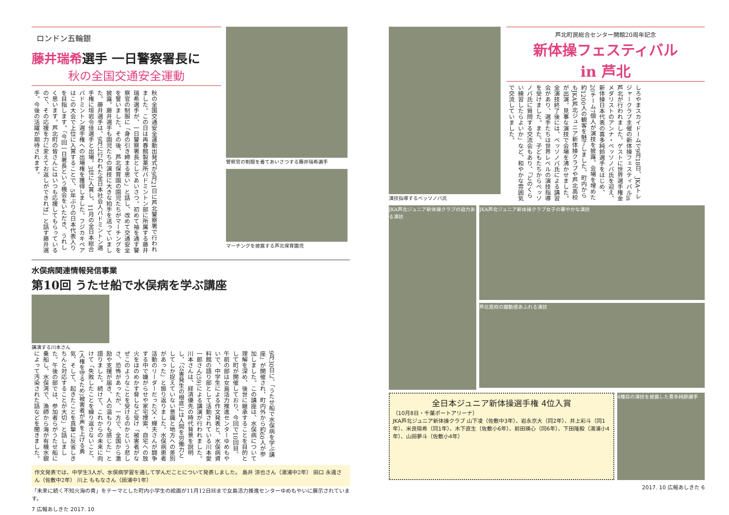ロンドン五輪銀
藤井瑞希選手 一日警察署長に
秋の全国交通安全運動
秋の全国交通安全運動出発式が9月21日に芦北警察署で行われました。この日は再春館製薬所バドミントン部に所属する藤井瑞希選手が、一日警察署長としてあいさつ。初めて袖を通す警察官の制服に「身の引き締まる思い」と話し、改めて交通安全を誓いました。その後、芦北保育園の園児たちがマーチングを披露。藤井選手も園児たちの演技に大きな拍手を送っていました。藤井選手は、9月に行われた全日本社会人バドミントン選手権に垣岩令佳選手と出場。3位に入賞し、11月の全日本総合バドミントン選手権への出場権を獲得しました。フジカキペアはこの大会で上位に入賞することで、5年ぶりの日本代表入りを目指します。「今回一日署長という機会をいただき、うれしく思います。芦北町の皆さんにはいつも応援してもらっているので、その応援を力に変えてお返しができれば」と話す藤井選手。今後の活躍が期待されます。
警察官の制服を着てあいさつする藤井瑞希選手
マーチングを披露する芦北保育園児
水俣病関連情報発信事業
第10回 うたせ船で水俣病を学ぶ講座
講演する川本さん
9月30日に、「うたせ船で水俣病を学ぶ講座」が開催され、町内外から約60人が参加しました。この講座は、水俣病について理解を深め、後世に継承することを目的として町が開催しており、今回で10回目。午前の部は女島活力推進センターゆめもやいで、中学生による作文発表と、水俣病資料館の語り部として活動されている川本愛一郎さん(59)による講演が行われました。川本さんは、経済優先の時代背景を説明し、「公害発生の根底には人間を労働力としてしか捉えていない意識と地方への差別があった」と振り返りました。水俣病患者活動のリーダーだった父・輝夫さんが闘争する中で嫌がらせや家宅捜索、自宅への放火をほのめかす脅しなど受け「被害者がなぜこのようなことを受けるのかという悲しさ、恐怖があったが、一方で、全国から激励や支援が届き、人の温もりも感じた」と語りました。続けて、これからの未来に向けて「失敗したことを繰り返さないこと、(人権を守るため)被害者が声を上げる勇気、そして、起きたことを真摯に反省しきちんと対応することが大切」と話しました。午後の部では、参加者らがうたせ船に乗船し、水俣湾で、漁師から海が有機水銀によって汚染された話などを聞きました。
作文発表では、中学生3人が、水俣病学習を通して学んだことについて発表しました。 島井 涼也さん（湯浦中2年） 田口 永遠さん（佐敷中2年） 川上 ももなさん（田浦中1年）
「未来に続く不知火海の青」をテーマとした町内小学生の絵画が11月12日㈰まで女島活力推進センターゆめもやいに展示されています。
7 広報あしきた 2017. 10
演技指導するベッソノバ氏
芦北町民総合センター開館20周年記念
新体操フェスティバル
in 芦北
しろやまスカイドームで9月18日、JKAトレジャークラブ主催の新体操フェスティバルin芦北が行われました。ゲストに世界選手権金メダリストのアンナ・ベッソノバ氏を迎え、新体操日本代表の喜多純鈴選手をはじめ、20チーム7個人が演技を披露。会場を埋めた約1200人の観客を魅了しました。町内からもJKA芦北ジュニア新体操クラブや芦北高校が出演。見事な演技で会場を沸かせました。全演技終了後には、ベッソノバ氏による講習会があり、選手たちは世界レベルの演技指導を受けました。また、子どもたちからベッソノバ氏に質問する交流会もあり、「どのくらい練習したらよいか」など、和やかな雰囲気で交流していました。
JKA芦北ジュニア新体操クラブの迫力ある演技
JKA芦北ジュニア新体操クラブ女子の華やかな演技
芦北高校の躍動感あふれる演技
全日本ジュニア新体操選手権 4位入賞
（10月8日・千葉ポートアリーナ）
JKA芦北ジュニア新体操クラブ 山下凌（佐敷中3年）、岩永京大（同2年）、井上彩斗（同1年）、米良陽希（同1年）、木下直生（佐敷小6年）、前田瑛心（同6年）、下田隆毅（湯浦小4年）、山田夢斗（佐敷小4年）
4種目の演技を披露した喜多純鈴選手
2017. 10 広報あしきた 6